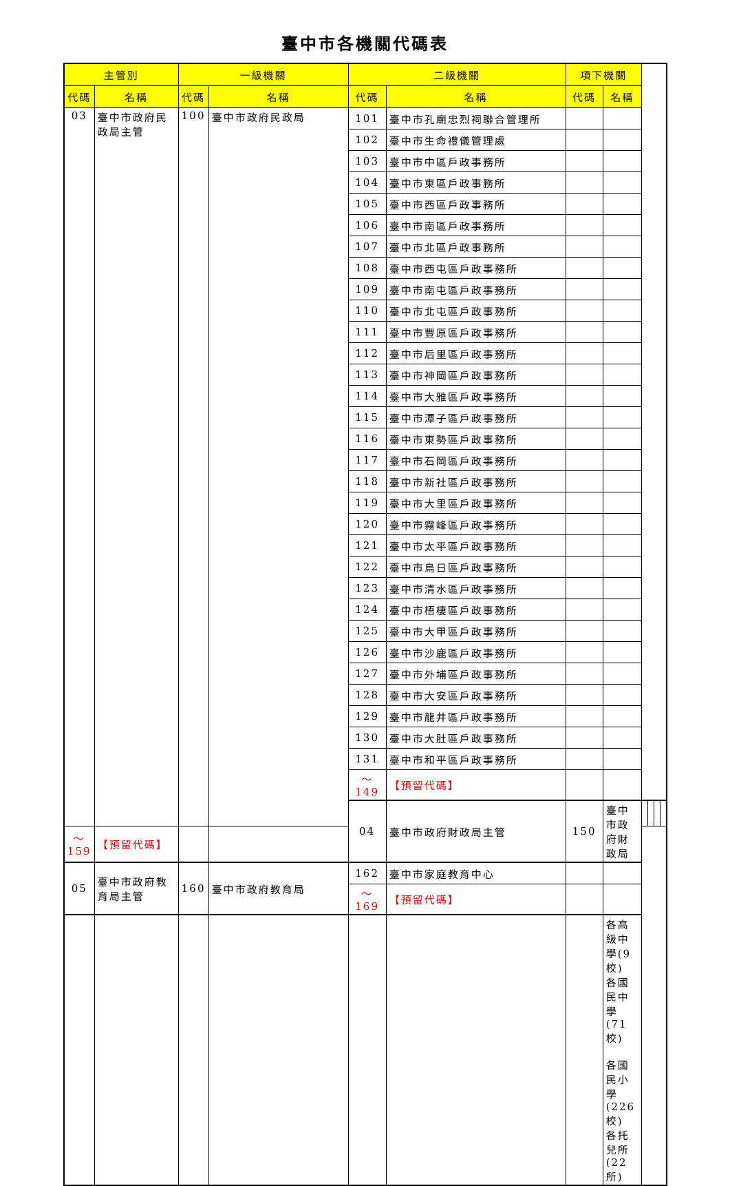臺中市各機關代碼表
| 主管別 | | 一級機關 | | 二級機關 | | 項下機關 | | | | | |
| --- | --- | --- | --- | --- | --- | --- | --- | --- | --- | --- | --- |
| 代碼 | 名稱 | 代碼 | 名稱 | 代碼 | 名稱 | 代碼 | 名稱 | | | | |
| 03 | 臺中市政府民政局主管 | 100 | 臺中市政府民政局 | 101 | 臺中市孔廟忠烈祠聯合管理所 | | | | | | |
| | | | | 102 | 臺中市生命禮儀管理處 | | | | | | |
| | | | | 103 | 臺中市中區戶政事務所 | | | | | | |
| | | | | 104 | 臺中市東區戶政事務所 | | | | | | |
| | | | | 105 | 臺中市西區戶政事務所 | | | | | | |
| | | | | 106 | 臺中市南區戶政事務所 | | | | | | |
| | | | | 107 | 臺中市北區戶政事務所 | | | | | | |
| | | | | 108 | 臺中市西屯區戶政事務所 | | | | | | |
| | | | | 109 | 臺中市南屯區戶政事務所 | | | | | | |
| | | | | 110 | 臺中市北屯區戶政事務所 | | | | | | |
| | | | | 111 | 臺中市豐原區戶政事務所 | | | | | | |
| | | | | 112 | 臺中市后里區戶政事務所 | | | | | | |
| | | | | 113 | 臺中市神岡區戶政事務所 | | | | | | |
| | | | | 114 | 臺中市大雅區戶政事務所 | | | | | | |
| | | | | 115 | 臺中市潭子區戶政事務所 | | | | | | |
| | | | | 116 | 臺中市東勢區戶政事務所 | | | | | | |
| | | | | 117 | 臺中市石岡區戶政事務所 | | | | | | |
| | | | | 118 | 臺中市新社區戶政事務所 | | | | | | |
| | | | | 119 | 臺中市大里區戶政事務所 | | | | | | |
| | | | | 120 | 臺中市霧峰區戶政事務所 | | | | | | |
| | | | | 121 | 臺中市太平區戶政事務所 | | | | | | |
| | | | | 122 | 臺中市烏日區戶政事務所 | | | | | | |
| | | | | 123 | 臺中市清水區戶政事務所 | | | | | | |
| | | | | 124 | 臺中市梧棲區戶政事務所 | | | | | | |
| | | | | 125 | 臺中市大甲區戶政事務所 | | | | | | |
| | | | | 126 | 臺中市沙鹿區戶政事務所 | | | | | | |
| | | | | 127 | 臺中市外埔區戶政事務所 | | | | | | |
| | | | | 128 | 臺中市大安區戶政事務所 | | | | | | |
| | | | | 129 | 臺中市龍井區戶政事務所 | | | | | | |
| | | | | 130 | 臺中市大肚區戶政事務所 | | | | | | |
| | | | | 131 | 臺中市和平區戶政事務所 | | | | | | |
| | | | | ～149 | 【預留代碼】 | | | | | | |
| | | | | 04 | 臺中市政府財政局主管 | 150 | 臺中市政府財政局 | | | | |
| ～159 | 【預留代碼】 | | | | | | | | | | |
| 05 | 臺中市政府教育局主管 | 160 | 臺中市政府教育局 | 162 | 臺中市家庭教育中心 | | | | | | |
| | | | | ～169 | 【預留代碼】 | | | | | | |
| | | | | | | | 各高級中學(9校) 各國民中學(71校) 各國民小學(226校) 各托兒所(22所) | | | | |